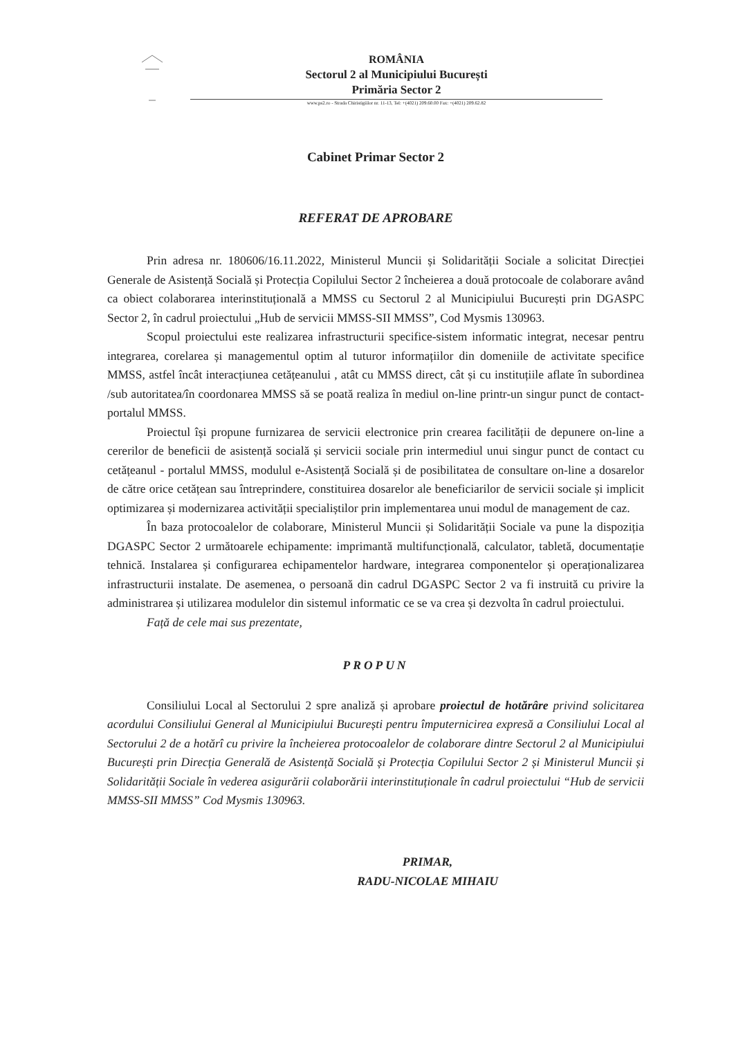ROMÂNIA
Sectorul 2 al Municipiului București
Primăria Sector 2
www.ps2.ro - Strada Chiristigiilor nr. 11-13, Tel: +(4021) 209.60.00 Fax: +(4021) 209.62.82
Cabinet Primar Sector 2
REFERAT DE APROBARE
Prin adresa nr. 180606/16.11.2022, Ministerul Muncii și Solidarității Sociale a solicitat Direcției Generale de Asistență Socială și Protecția Copilului Sector 2 încheierea a două protocoale de colaborare având ca obiect colaborarea interinstituțională a MMSS cu Sectorul 2 al Municipiului București prin DGASPC Sector 2, în cadrul proiectului „Hub de servicii MMSS-SII MMSS”, Cod Mysmis 130963.
Scopul proiectului este realizarea infrastructurii specifice-sistem informatic integrat, necesar pentru integrarea, corelarea și managementul optim al tuturor informațiilor din domeniile de activitate specifice MMSS, astfel încât interacțiunea cetățeanului , atât cu MMSS direct, cât și cu instituțiile aflate în subordinea /sub autoritatea/în coordonarea MMSS să se poată realiza în mediul on-line printr-un singur punct de contact-portalul MMSS.
Proiectul își propune furnizarea de servicii electronice prin crearea facilității de depunere on-line a cererilor de beneficii de asistență socială și servicii sociale prin intermediul unui singur punct de contact cu cetățeanul - portalul MMSS, modulul e-Asistență Socială și de posibilitatea de consultare on-line a dosarelor de către orice cetățean sau întreprindere, constituirea dosarelor ale beneficiarilor de servicii sociale și implicit optimizarea și modernizarea activității specialiștilor prin implementarea unui modul de management de caz.
În baza protocoalelor de colaborare, Ministerul Muncii și Solidarității Sociale va pune la dispoziția DGASPC Sector 2 următoarele echipamente: imprimantă multifuncțională, calculator, tabletă, documentație tehnică. Instalarea și configurarea echipamentelor hardware, integrarea componentelor și operaționalizarea infrastructurii instalate. De asemenea, o persoană din cadrul DGASPC Sector 2 va fi instruită cu privire la administrarea și utilizarea modulelor din sistemul informatic ce se va crea și dezvolta în cadrul proiectului.
Față de cele mai sus prezentate,
PROPUN
Consiliului Local al Sectorului 2 spre analiză și aprobare proiectul de hotărâre privind solicitarea acordului Consiliului General al Municipiului București pentru împuternicirea expresă a Consiliului Local al Sectorului 2 de a hotărî cu privire la încheierea protocoalelor de colaborare dintre Sectorul 2 al Municipiului București prin Direcția Generală de Asistență Socială și Protecția Copilului Sector 2 și Ministerul Muncii și Solidarității Sociale în vederea asigurării colaborării interinstituționale în cadrul proiectului “Hub de servicii MMSS-SII MMSS” Cod Mysmis 130963.
PRIMAR,
RADU-NICOLAE MIHAIU